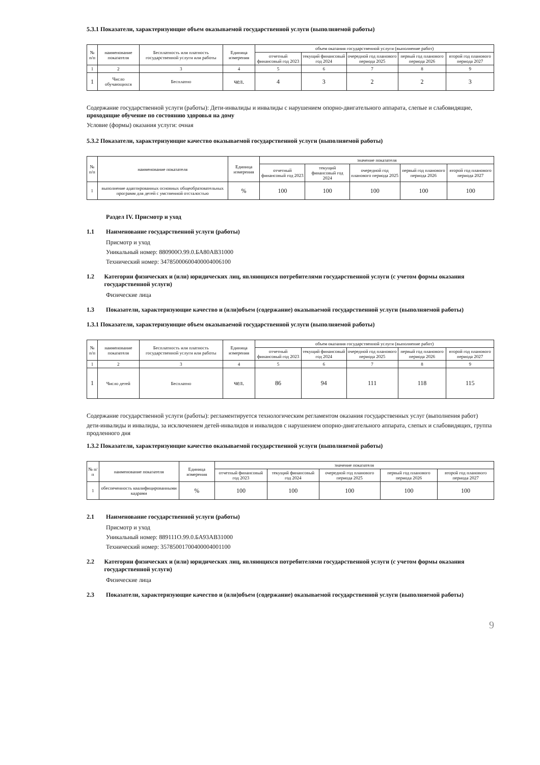5.3.1 Показатели, характеризующие объем оказываемой государственной услуги (выполняемой работы)
| № п/п | наименование показателя | Бесплатность или платность государственной услуги или работы | Единица измерения | объем оказания государственной услуги (выполнение работ) | | | | |
| --- | --- | --- | --- | --- | --- | --- | --- | --- |
| | | | | отчетный финансовый год 2023 | текущий финансовый год 2024 | очередной год планового периода 2025 | первый год планового периода 2026 | второй год планового периода 2027 |
| 1 | 2 | 3 | 4 | 5 | 6 | 7 | 8 | 9 |
| 1 | Число обучающихся | Бесплатно | чел. | 4 | 3 | 2 | 2 | 3 |
Содержание государственной услуги (работы): Дети-инвалиды и инвалиды с нарушением опорно-двигательного аппарата, слепые и слабовидящие, проходящие обучение по состоянию здоровья на дому
Условие (формы) оказания услуги: очная
5.3.2 Показатели, характеризующие качество оказываемой государственной услуги (выполняемой работы)
| № п/п | наименование показателя | Единица измерения | значение показателя | | | | |
| --- | --- | --- | --- | --- | --- | --- | --- |
| | | | отчетный финансовый год 2023 | текущий финансовый год 2024 | очередной год планового периода 2025 | первый год планового периода 2026 | второй год планового периода 2027 |
| 1 | выполнение адаптированных основных общеобразовательных программ для детей с умственной отсталостью | % | 100 | 100 | 100 | 100 | 100 |
Раздел IV. Присмотр и уход
1.1 Наименование государственной услуги (работы)
Присмотр и уход
Уникальный номер: 880900О.99.0.БА80АВ31000
Технический номер: 34785000600400004006100
1.2 Категории физических и (или) юридических лиц, являющихся потребителями государственной услуги (с учетом формы оказания государственной услуги)
Физические лица
1.3 Показатели, характеризующие качество и (или)объем (содержание) оказываемой государственной услуги (выполняемой работы)
1.3.1 Показатели, характеризующие объем оказываемой государственной услуги (выполняемой работы)
| № п/п | наименование показателя | Бесплатность или платность государственной услуги или работы | Единица измерения | объем оказания государственной услуги (выполнение работ) | | | | |
| --- | --- | --- | --- | --- | --- | --- | --- | --- |
| | | | | отчетный финансовый год 2023 | текущий финансовый год 2024 | очередной год планового периода 2025 | первый год планового периода 2026 | второй год планового периода 2027 |
| 1 | 2 | 3 | 4 | 5 | 6 | 7 | 8 | 9 |
| 1 | Число детей | Бесплатно | чел. | 86 | 94 | 111 | 118 | 115 |
Содержание государственной услуги (работы): регламентируется технологическим регламентом оказания государственных услуг (выполнения работ)
дети-инвалиды и инвалиды, за исключением детей-инвалидов и инвалидов с нарушением опорно-двигательного аппарата, слепых и слабовидящих, группа продленного дня
1.3.2 Показатели, характеризующие качество оказываемой государственной услуги (выполняемой работы)
| № п/п | наименование показателя | Единица измерения | значение показателя | | | | |
| --- | --- | --- | --- | --- | --- | --- | --- |
| | | | отчетный финансовый год 2023 | текущий финансовый год 2024 | очередной год планового периода 2025 | первый год планового периода 2026 | второй год планового периода 2027 |
| 1 | обеспеченность квалифицированными кадрами | % | 100 | 100 | 100 | 100 | 100 |
2.1 Наименование государственной услуги (работы)
Присмотр и уход
Уникальный номер: 889111О.99.0.БА93АВ31000
Технический номер: 35785001700400004001100
2.2 Категории физических и (или) юридических лиц, являющихся потребителями государственной услуги (с учетом формы оказания государственной услуги)
Физические лица
2.3 Показатели, характеризующие качество и (или)объем (содержание) оказываемой государственной услуги (выполняемой работы)
9